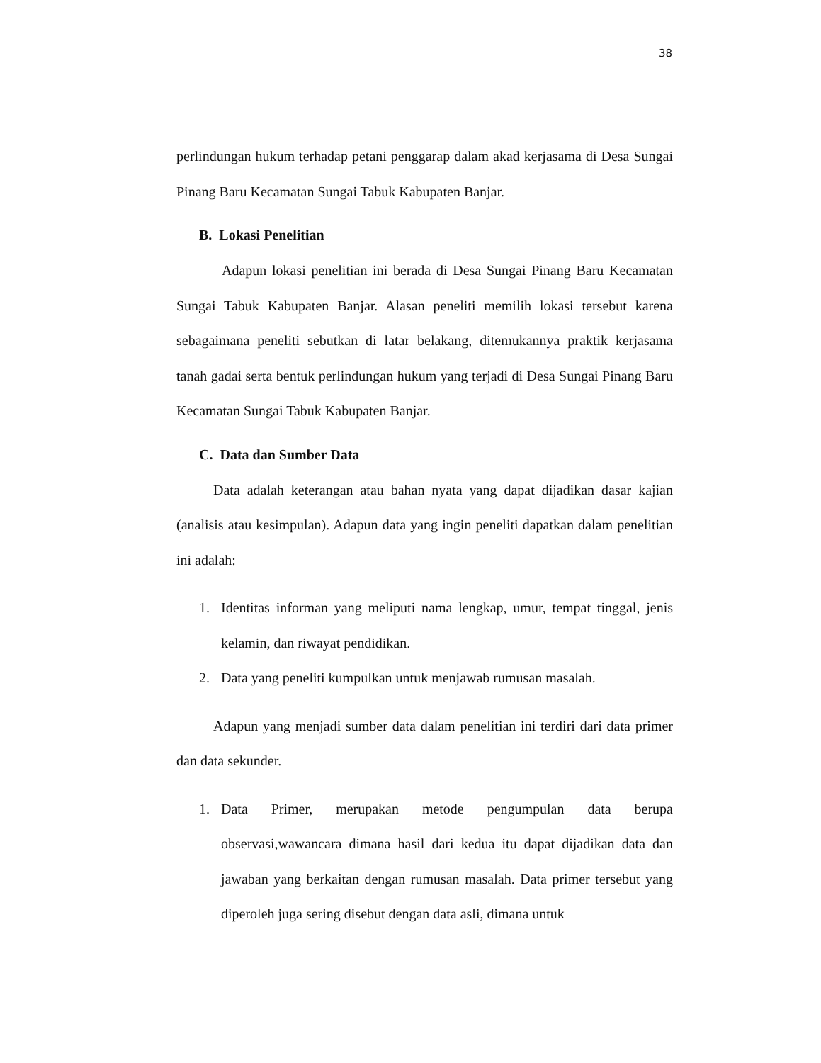38
perlindungan hukum terhadap petani penggarap dalam akad kerjasama di Desa Sungai Pinang Baru Kecamatan Sungai Tabuk Kabupaten Banjar.
B. Lokasi Penelitian
Adapun lokasi penelitian ini berada di Desa Sungai Pinang Baru Kecamatan Sungai Tabuk Kabupaten Banjar. Alasan peneliti memilih lokasi tersebut karena sebagaimana peneliti sebutkan di latar belakang, ditemukannya praktik kerjasama tanah gadai serta bentuk perlindungan hukum yang terjadi di Desa Sungai Pinang Baru Kecamatan Sungai Tabuk Kabupaten Banjar.
C. Data dan Sumber Data
Data adalah keterangan atau bahan nyata yang dapat dijadikan dasar kajian (analisis atau kesimpulan). Adapun data yang ingin peneliti dapatkan dalam penelitian ini adalah:
1. Identitas informan yang meliputi nama lengkap, umur, tempat tinggal, jenis kelamin, dan riwayat pendidikan.
2. Data yang peneliti kumpulkan untuk menjawab rumusan masalah.
Adapun yang menjadi sumber data dalam penelitian ini terdiri dari data primer dan data sekunder.
1. Data Primer, merupakan metode pengumpulan data berupa observasi,wawancara dimana hasil dari kedua itu dapat dijadikan data dan jawaban yang berkaitan dengan rumusan masalah. Data primer tersebut yang diperoleh juga sering disebut dengan data asli, dimana untuk